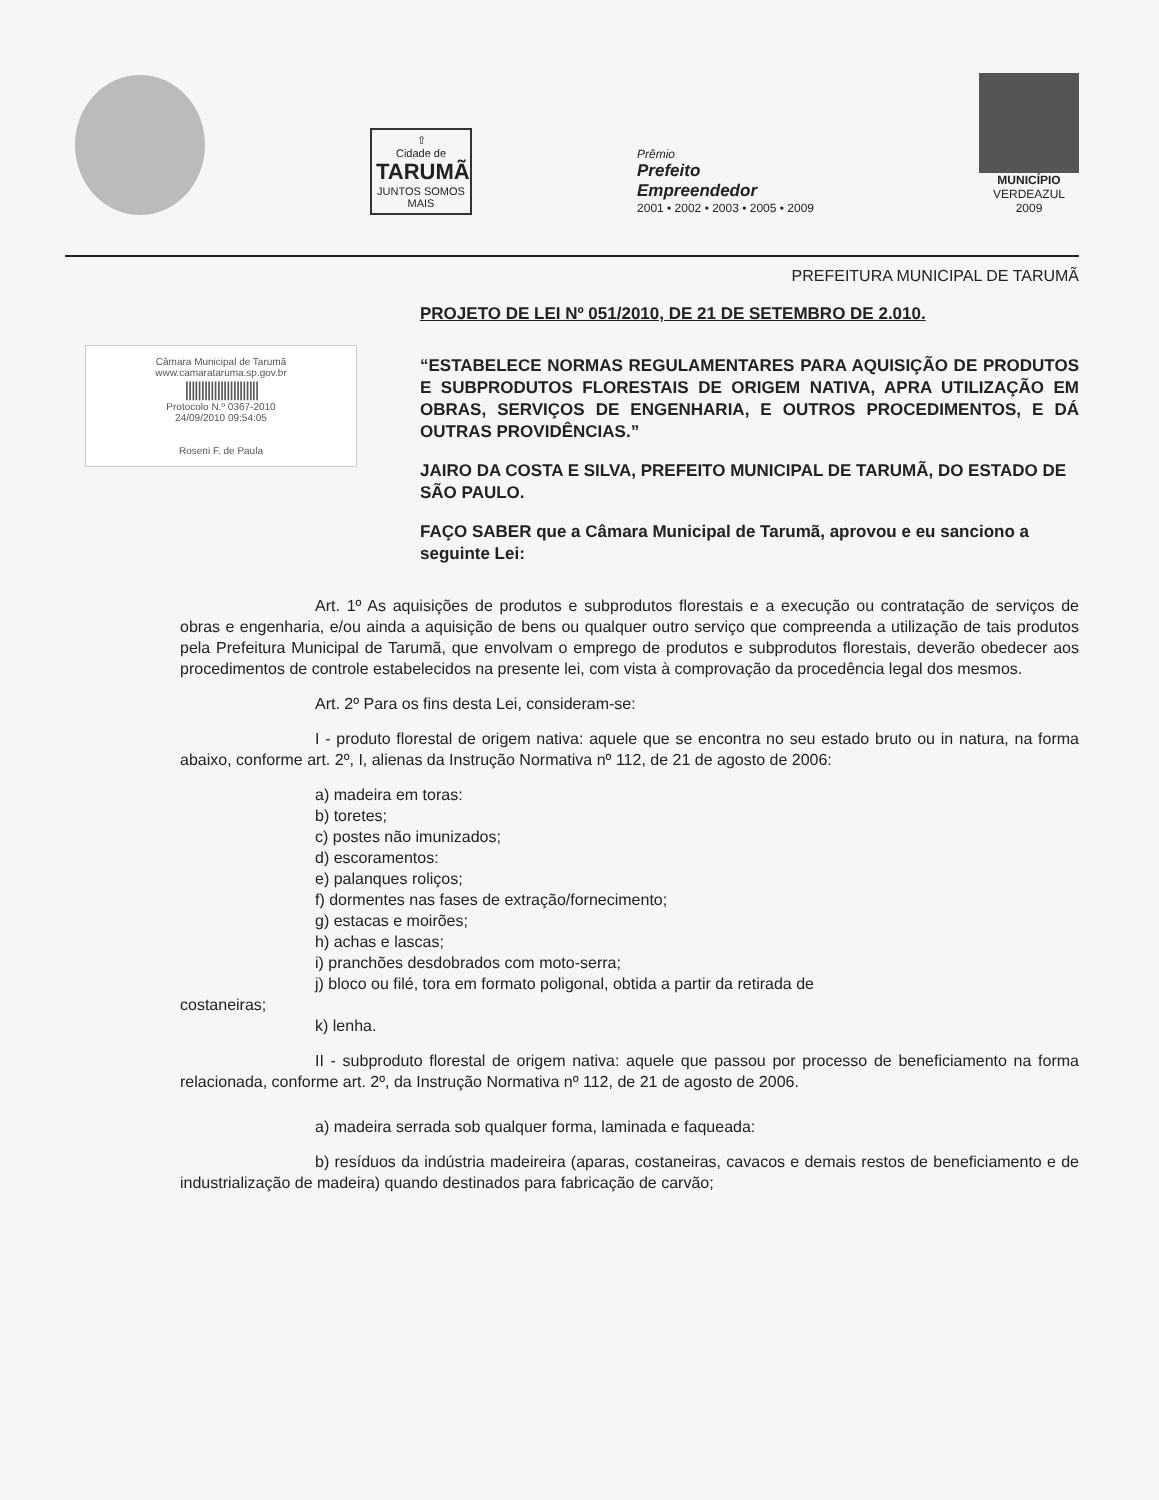⇧
Cidade de
TARUMÃ
JUNTOS SOMOS MAIS
Prêmio
Prefeito
Empreendedor
2001 • 2002 • 2003 • 2005 • 2009
MUNICÍPIO
VERDEAZUL
2009
PREFEITURA MUNICIPAL DE TARUMÃ
Câmara Municipal de Tarumã
www.camaratarumа.sp.gov.br
|||||||||||||||||||||||
Protocolo N.º 0367-2010
24/09/2010 09:54:05
Roseni F. de Paula
PROJETO DE LEI Nº 051/2010, DE 21 DE SETEMBRO DE 2.010.
“ESTABELECE NORMAS REGULAMENTARES PARA AQUISIÇÃO DE PRODUTOS E SUBPRODUTOS FLORESTAIS DE ORIGEM NATIVA, APRA UTILIZAÇÃO EM OBRAS, SERVIÇOS DE ENGENHARIA, E OUTROS PROCEDIMENTOS, E DÁ OUTRAS PROVIDÊNCIAS.”
JAIRO DA COSTA E SILVA, PREFEITO MUNICIPAL DE TARUMÃ, DO ESTADO DE SÃO PAULO.
FAÇO SABER que a Câmara Municipal de Tarumã, aprovou e eu sanciono a seguinte Lei:
Art. 1º As aquisições de produtos e subprodutos florestais e a execução ou contratação de serviços de obras e engenharia, e/ou ainda a aquisição de bens ou qualquer outro serviço que compreenda a utilização de tais produtos pela Prefeitura Municipal de Tarumã, que envolvam o emprego de produtos e subprodutos florestais, deverão obedecer aos procedimentos de controle estabelecidos na presente lei, com vista à comprovação da procedência legal dos mesmos.
Art. 2º Para os fins desta Lei, consideram-se:
I - produto florestal de origem nativa: aquele que se encontra no seu estado bruto ou in natura, na forma abaixo, conforme art. 2º, I, alienas da Instrução Normativa nº 112, de 21 de agosto de 2006:
a) madeira em toras:
b) toretes;
c) postes não imunizados;
d) escoramentos:
e) palanques roliços;
f) dormentes nas fases de extração/fornecimento;
g) estacas e moirões;
h) achas e lascas;
i) pranchões desdobrados com moto-serra;
j) bloco ou filé, tora em formato poligonal, obtida a partir da retirada de
costaneiras;
k) lenha.
II - subproduto florestal de origem nativa: aquele que passou por processo de beneficiamento na forma relacionada, conforme art. 2º, da Instrução Normativa nº 112, de 21 de agosto de 2006.
a) madeira serrada sob qualquer forma, laminada e faqueada:
b) resíduos da indústria madeireira (aparas, costaneiras, cavacos e demais restos de beneficiamento e de industrialização de madeira) quando destinados para fabricação de carvão;